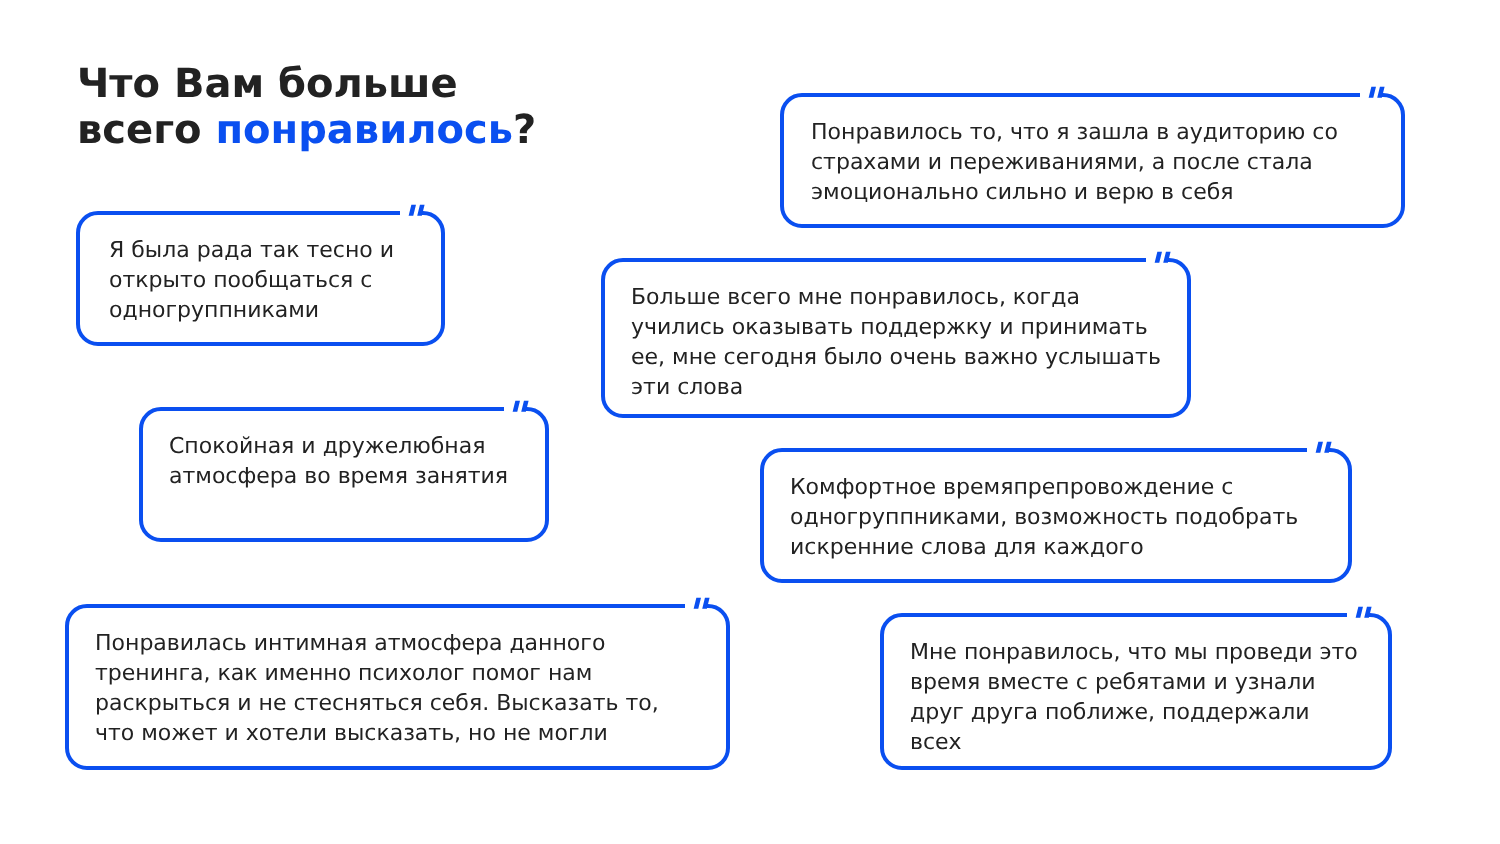Что Вам больше
всего понравилось?
Понравилось то, что я зашла в аудиторию со страхами и переживаниями, а после стала эмоционально сильно и верю в себя "
Я была рада так тесно и открыто пообщаться с одногруппниками "
Больше всего мне понравилось, когда учились оказывать поддержку и принимать ее, мне сегодня было очень важно услышать эти слова "
Спокойная и дружелюбная атмосфера во время занятия "
Комфортное времяпрепровождение с одногруппниками, возможность подобрать искренние слова для каждого "
Понравилась интимная атмосфера данного тренинга, как именно психолог помог нам раскрыться и не стесняться себя. Высказать то, что может и хотели высказать, но не могли "
Мне понравилось, что мы проведи это время вместе с ребятами и узнали друг друга поближе, поддержали всех "